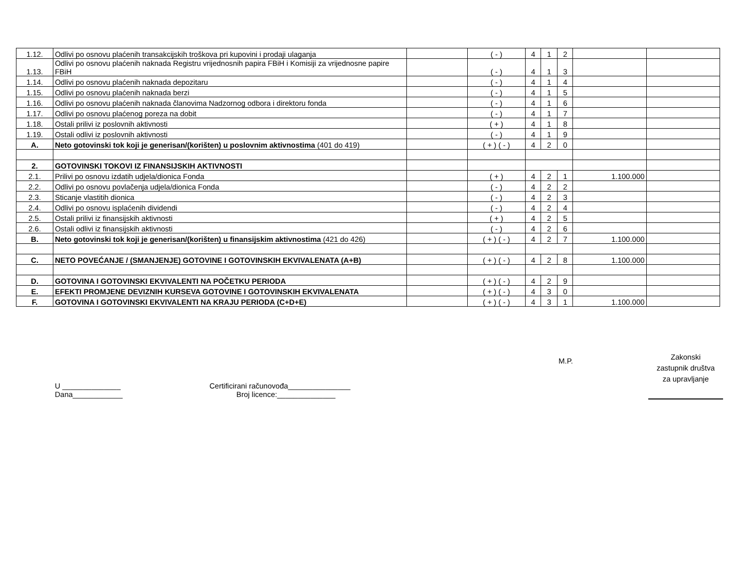| 1.12. | Odlivi po osnovu plaćenih transakcijskih troškova pri kupovini i prodaji ulaganja | | ( - ) | 4 | 1 | 2 | | |
| 1.13. | Odlivi po osnovu plaćenih naknada Registru vrijednosnih papira FBiH i Komisiji za vrijednosne papire FBiH | | ( - ) | 4 | 1 | 3 | | |
| 1.14. | Odlivi po osnovu plaćenih naknada depozitaru | | ( - ) | 4 | 1 | 4 | | |
| 1.15. | Odlivi po osnovu plaćenih naknada berzi | | ( - ) | 4 | 1 | 5 | | |
| 1.16. | Odlivi po osnovu plaćenih naknada članovima Nadzornog odbora i direktoru fonda | | ( - ) | 4 | 1 | 6 | | |
| 1.17. | Odlivi po osnovu plaćenog poreza na dobit | | ( - ) | 4 | 1 | 7 | | |
| 1.18. | Ostali prilivi iz poslovnih aktivnosti | | ( + ) | 4 | 1 | 8 | | |
| 1.19. | Ostali odlivi iz poslovnih aktivnosti | | ( - ) | 4 | 1 | 9 | | |
| A. | Neto gotovinski tok koji je generisan/(korišten) u poslovnim aktivnostima (401 do 419) | | ( + ) ( - ) | 4 | 2 | 0 | | |
| 2. | GOTOVINSKI TOKOVI IZ FINANSIJSKIH AKTIVNOSTI | | | | | | | |
| 2.1. | Prilivi po osnovu izdatih udjela/dionica Fonda | | ( + ) | 4 | 2 | 1 | 1.100.000 | |
| 2.2. | Odlivi po osnovu povlačenja udjela/dionica Fonda | | ( - ) | 4 | 2 | 2 | | |
| 2.3. | Sticanje vlastitih dionica | | ( - ) | 4 | 2 | 3 | | |
| 2.4. | Odlivi po osnovu isplaćenih dividendi | | ( - ) | 4 | 2 | 4 | | |
| 2.5. | Ostali prilivi iz finansijskih aktivnosti | | ( + ) | 4 | 2 | 5 | | |
| 2.6. | Ostali odlivi iz finansijskih aktivnosti | | ( - ) | 4 | 2 | 6 | | |
| B. | Neto gotovinski tok koji je generisan/(korišten) u finansijskim aktivnostima (421 do 426) | | ( + ) ( - ) | 4 | 2 | 7 | 1.100.000 | |
| C. | NETO POVEĆANJE / (SMANJENJE) GOTOVINE I GOTOVINSKIH EKVIVALENATA (A+B) | | ( + ) ( - ) | 4 | 2 | 8 | 1.100.000 | |
| D. | GOTOVINA I GOTOVINSKI EKVIVALENTI NA POČETKU PERIODA | | ( + ) ( - ) | 4 | 2 | 9 | | |
| E. | EFEKTI PROMJENE DEVIZNIH KURSEVA GOTOVINE I GOTOVINSKIH EKVIVALENATA | | ( + ) ( - ) | 4 | 3 | 0 | | |
| F. | GOTOVINA I GOTOVINSKI EKVIVALENTI NA KRAJU PERIODA (C+D+E) | | ( + ) ( - ) | 4 | 3 | 1 | 1.100.000 | |
U ______________
Dana____________
Certificirani računovođa_______________
Broj licence:______________
M.P.
Zakonski
zastupnik društva
za upravljanje